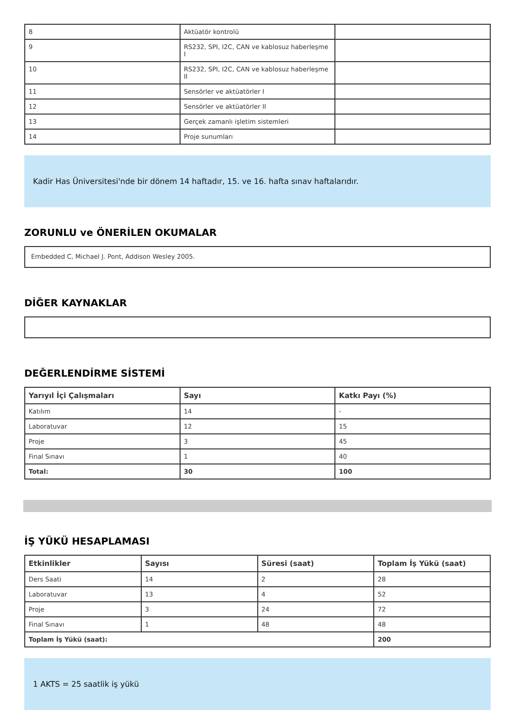| 8 | Aktüatör kontrolü | |
| 9 | RS232, SPI, I2C, CAN ve kablosuz haberleşme I | |
| 10 | RS232, SPI, I2C, CAN ve kablosuz haberleşme II | |
| 11 | Sensörler ve aktüatörler I | |
| 12 | Sensörler ve aktüatörler II | |
| 13 | Gerçek zamanlı işletim sistemleri | |
| 14 | Proje sunumları | |
Kadir Has Üniversitesi'nde bir dönem 14 haftadır, 15. ve 16. hafta sınav haftalarıdır.
ZORUNLU ve ÖNERİLEN OKUMALAR
Embedded C, Michael J. Pont, Addison Wesley 2005.
DİĞER KAYNAKLAR
DEĞERLENDİRME SİSTEMİ
| Yarıyıl İçi Çalışmaları | Sayı | Katkı Payı (%) |
| --- | --- | --- |
| Katılım | 14 | - |
| Laboratuvar | 12 | 15 |
| Proje | 3 | 45 |
| Final Sınavı | 1 | 40 |
| Total: | 30 | 100 |
İŞ YÜKÜ HESAPLAMASI
| Etkinlikler | Sayısı | Süresi (saat) | Toplam İş Yükü (saat) |
| --- | --- | --- | --- |
| Ders Saati | 14 | 2 | 28 |
| Laboratuvar | 13 | 4 | 52 |
| Proje | 3 | 24 | 72 |
| Final Sınavı | 1 | 48 | 48 |
| Toplam İş Yükü (saat): | | | 200 |
1 AKTS = 25 saatlik iş yükü